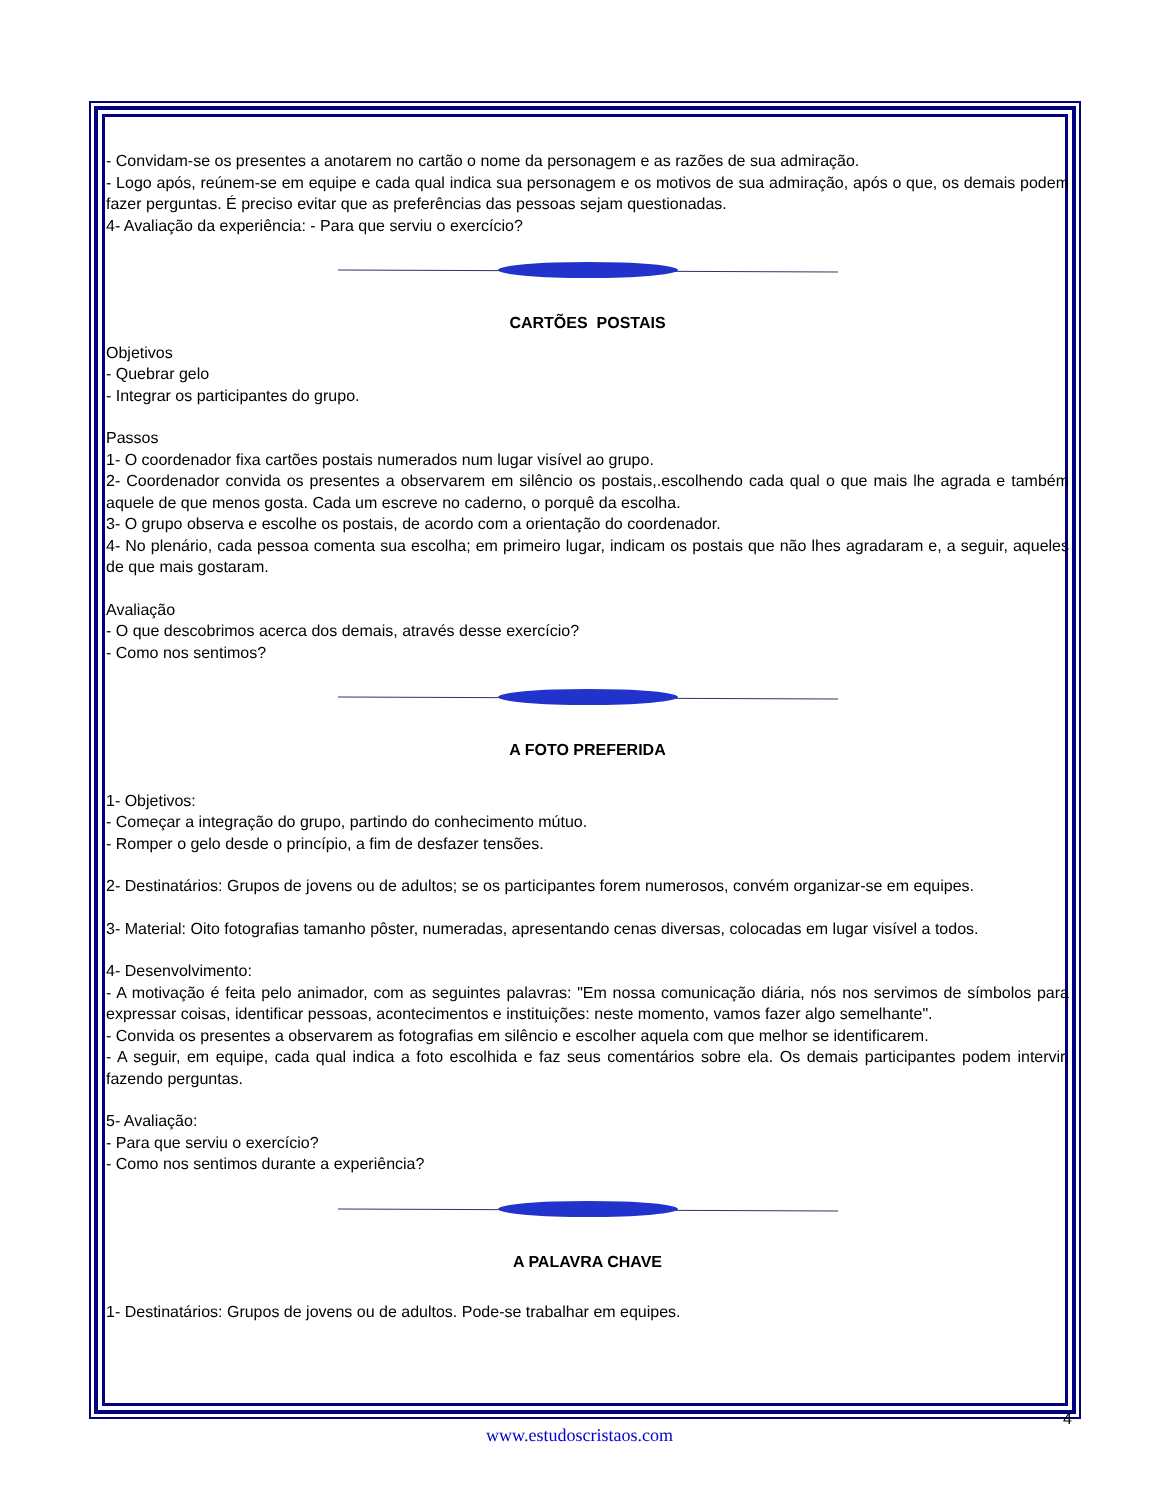- Convidam-se os presentes a anotarem no cartão o nome da personagem e as razões de sua admiração.
- Logo após, reúnem-se em equipe e cada qual indica sua personagem e os motivos de sua admiração, após o que, os demais podem fazer perguntas. É preciso evitar que as preferências das pessoas sejam questionadas.
4- Avaliação da experiência: - Para que serviu o exercício?
CARTÕES POSTAIS
Objetivos
- Quebrar gelo
- Integrar os participantes do grupo.
Passos
1- O coordenador fixa cartões postais numerados num lugar visível ao grupo.
2- Coordenador convida os presentes a observarem em silêncio os postais,.escolhendo cada qual o que mais lhe agrada e também aquele de que menos gosta. Cada um escreve no caderno, o porquê da escolha.
3- O grupo observa e escolhe os postais, de acordo com a orientação do coordenador.
4- No plenário, cada pessoa comenta sua escolha; em primeiro lugar, indicam os postais que não lhes agradaram e, a seguir, aqueles de que mais gostaram.
Avaliação
- O que descobrimos acerca dos demais, através desse exercício?
- Como nos sentimos?
A FOTO PREFERIDA
1- Objetivos:
- Começar a integração do grupo, partindo do conhecimento mútuo.
- Romper o gelo desde o princípio, a fim de desfazer tensões.
2- Destinatários: Grupos de jovens ou de adultos; se os participantes forem numerosos, convém organizar-se em equipes.
3- Material: Oito fotografias tamanho pôster, numeradas, apresentando cenas diversas, colocadas em lugar visível a todos.
4- Desenvolvimento:
- A motivação é feita pelo animador, com as seguintes palavras: "Em nossa comunicação diária, nós nos servimos de símbolos para expressar coisas, identificar pessoas, acontecimentos e instituições: neste momento, vamos fazer algo semelhante".
- Convida os presentes a observarem as fotografias em silêncio e escolher aquela com que melhor se identificarem.
- A seguir, em equipe, cada qual indica a foto escolhida e faz seus comentários sobre ela. Os demais participantes podem intervir, fazendo perguntas.
5- Avaliação:
- Para que serviu o exercício?
- Como nos sentimos durante a experiência?
A PALAVRA CHAVE
1- Destinatários: Grupos de jovens ou de adultos. Pode-se trabalhar em equipes.
4
www.estudoscristaos.com